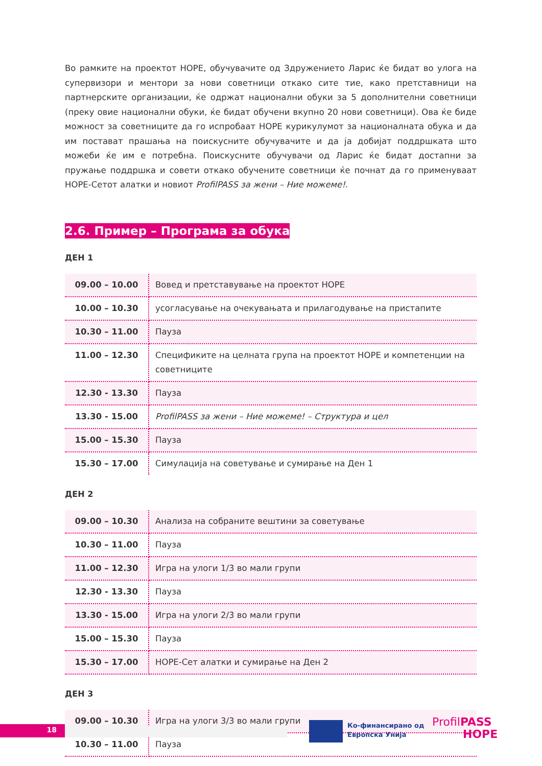Во рамките на проектот HOPE, обучувачите од Здружението Ларис ќе бидат во улога на супервизори и ментори за нови советници откако сите тие, како претставници на партнерските организации, ќе одржат национални обуки за 5 дополнителни советници (преку овие национални обуки, ќе бидат обучени вкупно 20 нови советници). Ова ќе биде можност за советниците да го испробаат HOPE курикулумот за националната обука и да им постават прашања на поискусните обучувачите и да ја добијат поддршката што можеби ќе им е потребна. Поискусните обучувачи од Ларис ќе бидат достапни за пружање поддршка и совети откако обучените советници ќе почнат да го применуваат HOPE-Сетот алатки и новиот ProfilPASS за жени – Ние можеме!.
2.6. Пример – Програма за обука
ДЕН 1
| 09.00 – 10.00 | Вовед и претставување на проектот HOPE |
| 10.00 – 10.30 | усогласување на очекувањата и прилагодување на пристапите |
| 10.30 – 11.00 | Пауза |
| 11.00 – 12.30 | Спецификите на целната група на проектот HOPE и компетенции на советниците |
| 12.30 - 13.30 | Пауза |
| 13.30 - 15.00 | ProfilPASS за жени – Ние можеме! – Структура и цел |
| 15.00 – 15.30 | Пауза |
| 15.30 – 17.00 | Симулација на советување и сумирање на Ден 1 |
ДЕН 2
| 09.00 – 10.30 | Анализа на собраните вештини за советување |
| 10.30 – 11.00 | Пауза |
| 11.00 – 12.30 | Игра на улоги 1/3 во мали групи |
| 12.30 - 13.30 | Пауза |
| 13.30 - 15.00 | Игра на улоги 2/3 во мали групи |
| 15.00 – 15.30 | Пауза |
| 15.30 – 17.00 | HOPE-Сет алатки и сумирање на Ден 2 |
ДЕН 3
| 09.00 – 10.30 | Игра на улоги 3/3 во мали групи |
| 10.30 – 11.00 | Пауза |
18
Ко-финансирано од
Европска Унија
ProfilPASS
HOPE